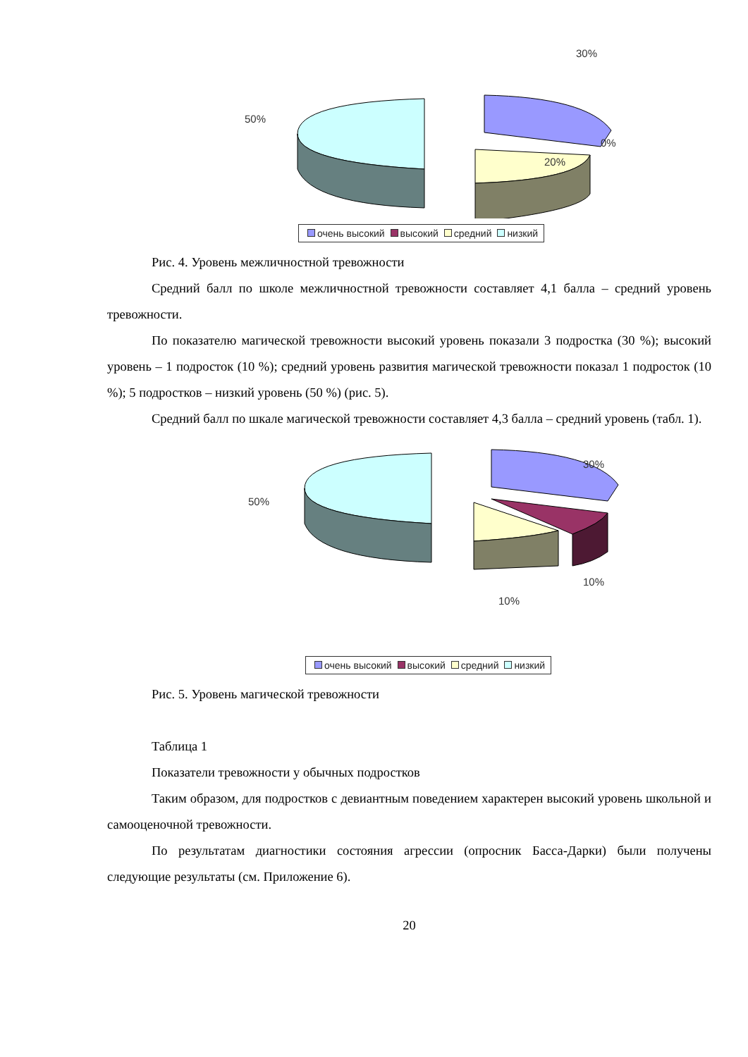50%
30%
0%
20%
очень высокий высокий средний низкий
Рис. 4. Уровень межличностной тревожности
Средний балл по школе межличностной тревожности составляет 4,1 балла – средний уровень тревожности.
По показателю магической тревожности высокий уровень показали 3 подростка (30 %); высокий уровень – 1 подросток (10 %); средний уровень развития магической тревожности показал 1 подросток (10 %); 5 подростков – низкий уровень (50 %) (рис. 5).
Средний балл по шкале магической тревожности составляет 4,3 балла – средний уровень (табл. 1).
50%
30%
10%
10%
очень высокий высокий средний низкий
Рис. 5. Уровень магической тревожности
Таблица 1
Показатели тревожности у обычных подростков
Таким образом, для подростков с девиантным поведением характерен высокий уровень школьной и самооценочной тревожности.
По результатам диагностики состояния агрессии (опросник Басса-Дарки) были получены следующие результаты (см. Приложение 6).
20